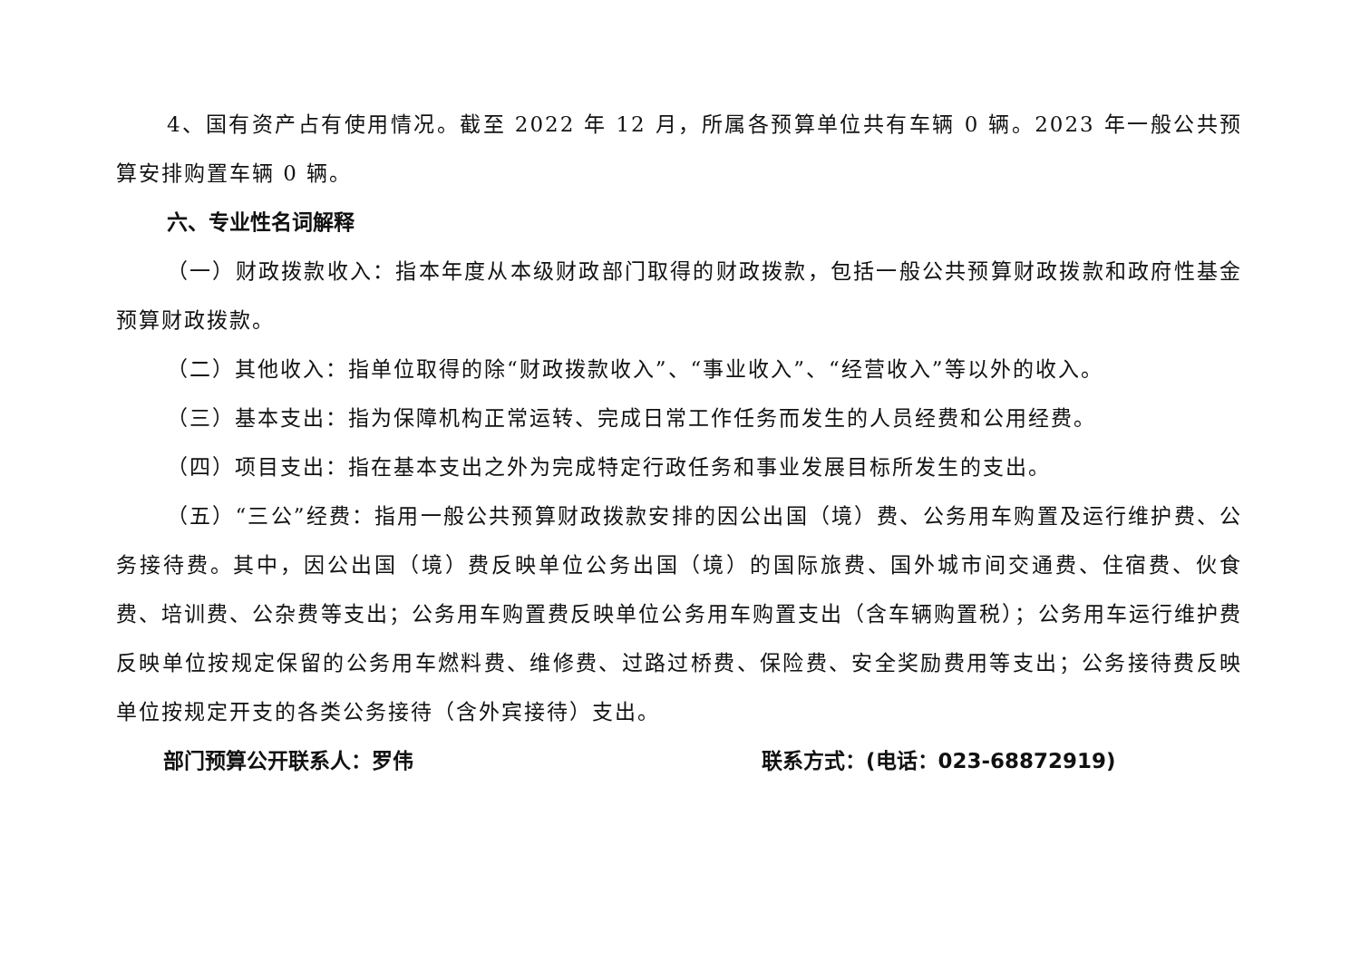4、国有资产占有使用情况。截至 2022 年 12 月，所属各预算单位共有车辆 0 辆。2023 年一般公共预算安排购置车辆 0 辆。
六、专业性名词解释
（一）财政拨款收入：指本年度从本级财政部门取得的财政拨款，包括一般公共预算财政拨款和政府性基金预算财政拨款。
（二）其他收入：指单位取得的除“财政拨款收入”、“事业收入”、“经营收入”等以外的收入。
（三）基本支出：指为保障机构正常运转、完成日常工作任务而发生的人员经费和公用经费。
（四）项目支出：指在基本支出之外为完成特定行政任务和事业发展目标所发生的支出。
（五）“三公”经费：指用一般公共预算财政拨款安排的因公出国（境）费、公务用车购置及运行维护费、公务接待费。其中，因公出国（境）费反映单位公务出国（境）的国际旅费、国外城市间交通费、住宿费、伙食费、培训费、公杂费等支出；公务用车购置费反映单位公务用车购置支出（含车辆购置税）；公务用车运行维护费反映单位按规定保留的公务用车燃料费、维修费、过路过桥费、保险费、安全奖励费用等支出；公务接待费反映单位按规定开支的各类公务接待（含外宾接待）支出。
部门预算公开联系人：罗伟 联系方式：(电话：023-68872919)